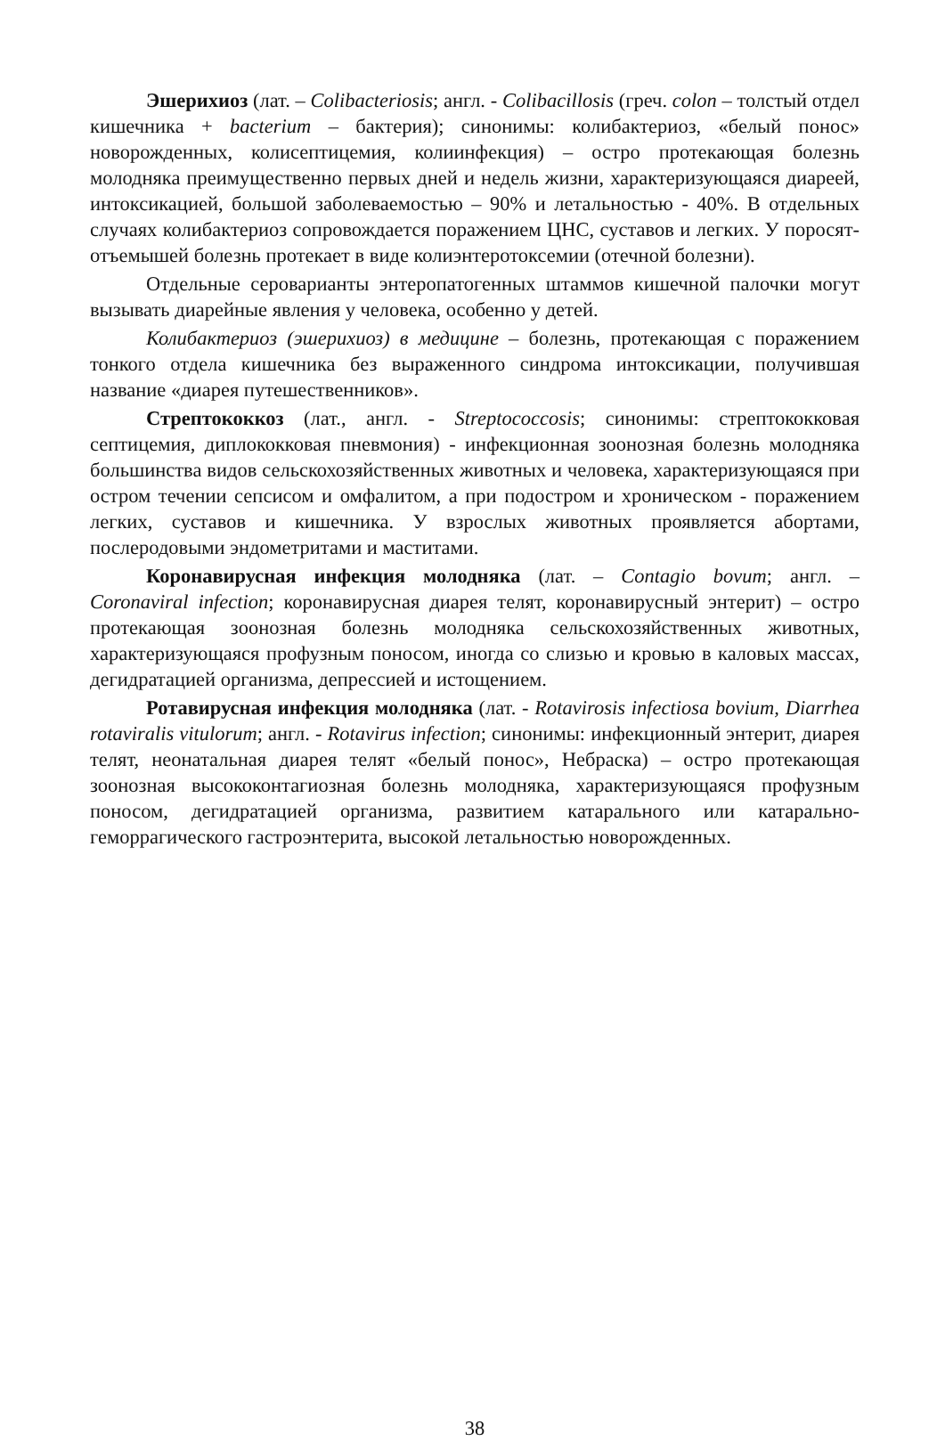Эшерихиоз (лат. – Colibacteriosis; англ. - Colibacillosis (греч. colon – толстый отдел кишечника + bacterium – бактерия); синонимы: колибактериоз, «белый понос» новорожденных, колисептицемия, колиинфекция) – остро протекающая болезнь молодняка преимущественно первых дней и недель жизни, характеризующаяся диареей, интоксикацией, большой заболеваемостью – 90% и летальностью - 40%. В отдельных случаях колибактериоз сопровождается поражением ЦНС, суставов и легких. У поросят-отъемышей болезнь протекает в виде колиэнтеротоксемии (отечной болезни).
Отдельные серова­рианты энтеропатогенных штаммов кишечной палочки могут вызывать диарейные явления у человека, особенно у детей.
Колибактериоз (эшерихиоз) в медицине – болезнь, протекающая с поражением тонкого отдела кишечника без выраженного синдрома интоксикации, получившая название «диарея путешественников».
Стрептококкоз (лат., англ. - Streptococcosis; синонимы: стрептококковая септицемия, диплококковая пневмония) - инфекционная зоонозная болезнь молодняка большинства видов сельскохозяйственных животных и человека, характеризующаяся при остром течении сепсисом и омфалитом, а при подостром и хроническом - поражением легких, суставов и кишечника. У взрослых животных проявляется абортами, послеродовыми эндометритами и маститами.
Коронавирусная инфекция молодняка (лат. – Contagio bovum; англ. – Coronaviral infection; коронавирусная диарея телят, коронавирусный энтерит) – остро протекающая зоонозная болезнь молодняка сельскохозяйственных животных, характеризующаяся профузным поносом, иногда со слизью и кровью в каловых массах, дегидратацией организма, депрессией и истощением.
Ротавирусная инфекция молодняка (лат. - Rotavirosis infectiosa bovium, Diarrhea rotaviralis vitulorum; англ. - Rotavirus infection; синонимы: инфекционный энтерит, диарея телят, неонатальная диарея телят «белый понос», Небраска) – остро протекающая зоонозная высококонтагиозная болезнь молодняка, характеризующаяся профузным поносом, дегидратацией организма, развитием катарального или катарально-геморрагического гастроэнтерита, высокой летальностью новорожденных.
38